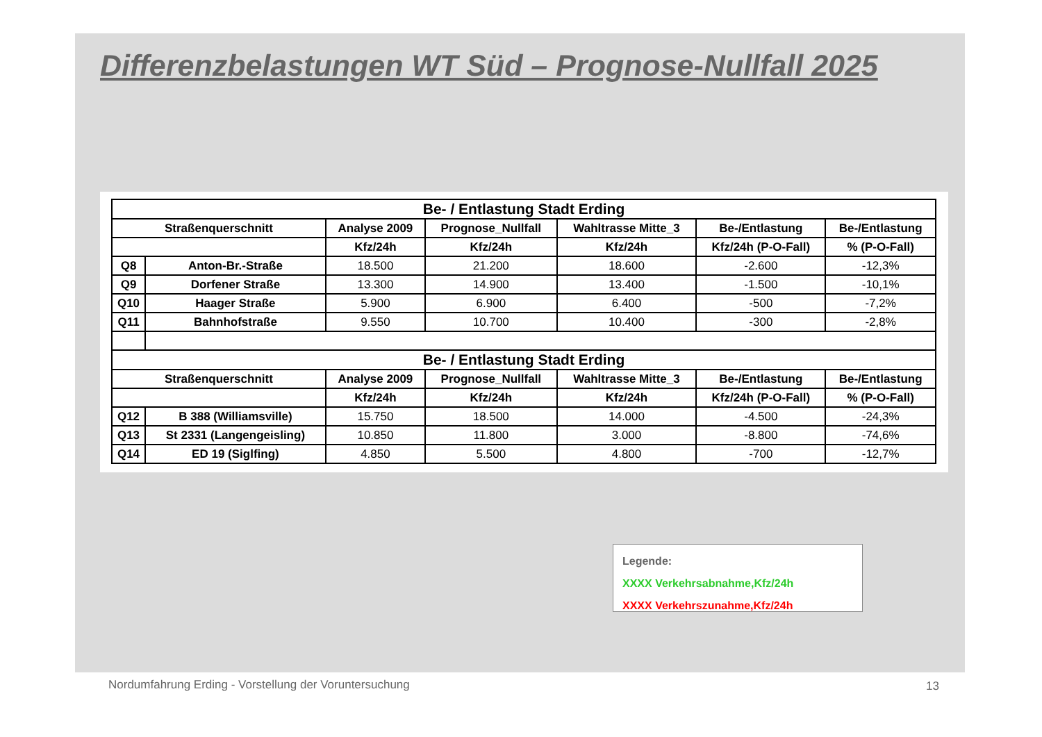Differenzbelastungen WT Süd – Prognose-Nullfall 2025
| Be- / Entlastung Stadt Erding | | | | | | |
| --- | --- | --- | --- | --- | --- | --- |
| Straßenquerschnitt | | Analyse 2009 | Prognose_Nullfall | Wahltrasse Mitte_3 | Be-/Entlastung | Be-/Entlastung |
| | | Kfz/24h | Kfz/24h | Kfz/24h | Kfz/24h (P-O-Fall) | % (P-O-Fall) |
| Q8 | Anton-Br.-Straße | 18.500 | 21.200 | 18.600 | -2.600 | -12,3% |
| Q9 | Dorfener Straße | 13.300 | 14.900 | 13.400 | -1.500 | -10,1% |
| Q10 | Haager Straße | 5.900 | 6.900 | 6.400 | -500 | -7,2% |
| Q11 | Bahnhofstraße | 9.550 | 10.700 | 10.400 | -300 | -2,8% |
| Be- / Entlastung Stadt Erding | | | | | | |
| Straßenquerschnitt | | Analyse 2009 | Prognose_Nullfall | Wahltrasse Mitte_3 | Be-/Entlastung | Be-/Entlastung |
| | | Kfz/24h | Kfz/24h | Kfz/24h | Kfz/24h (P-O-Fall) | % (P-O-Fall) |
| Q12 | B 388 (Williamsville) | 15.750 | 18.500 | 14.000 | -4.500 | -24,3% |
| Q13 | St 2331 (Langengeisling) | 10.850 | 11.800 | 3.000 | -8.800 | -74,6% |
| Q14 | ED 19 (Siglfing) | 4.850 | 5.500 | 4.800 | -700 | -12,7% |
Legende:
XXXX Verkehrsabnahme,Kfz/24h
XXXX Verkehrszunahme,Kfz/24h
Nordumfahrung Erding - Vorstellung der Voruntersuchung
13